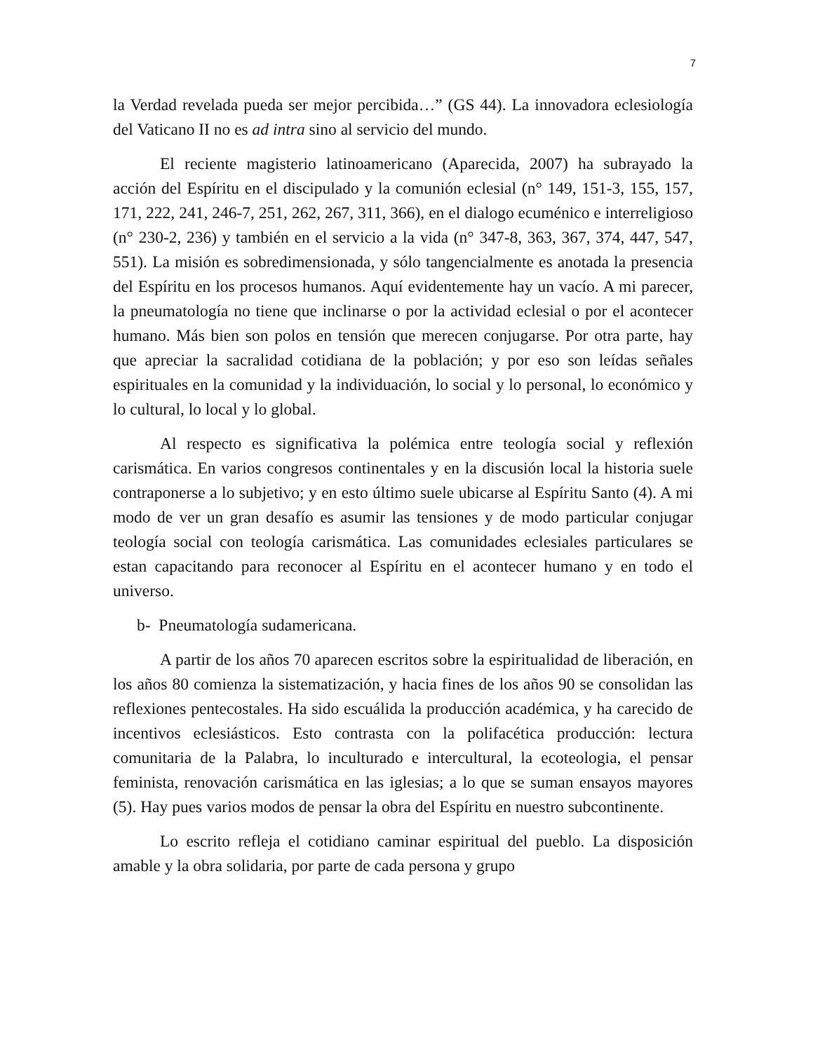7
la Verdad revelada pueda ser mejor percibida…” (GS 44). La innovadora eclesiología del Vaticano II no es ad intra sino al servicio del mundo.
El reciente magisterio latinoamericano (Aparecida, 2007) ha subrayado la acción del Espíritu en el discipulado y la comunión eclesial (n° 149, 151-3, 155, 157, 171, 222, 241, 246-7, 251, 262, 267, 311, 366), en el dialogo ecuménico e interreligioso (n° 230-2, 236) y también en el servicio a la vida (n° 347-8, 363, 367, 374, 447, 547, 551). La misión es sobredimensionada, y sólo tangencialmente es anotada la presencia del Espíritu en los procesos humanos. Aquí evidentemente hay un vacío. A mi parecer, la pneumatología no tiene que inclinarse o por la actividad eclesial o por el acontecer humano. Más bien son polos en tensión que merecen conjugarse. Por otra parte, hay que apreciar la sacralidad cotidiana de la población; y por eso son leídas señales espirituales en la comunidad y la individuación, lo social y lo personal, lo económico y lo cultural, lo local y lo global.
Al respecto es significativa la polémica entre teología social y reflexión carismática. En varios congresos continentales y en la discusión local la historia suele contraponerse a lo subjetivo; y en esto último suele ubicarse al Espíritu Santo (4). A mi modo de ver un gran desafío es asumir las tensiones y de modo particular conjugar teología social con teología carismática. Las comunidades eclesiales particulares se estan capacitando para reconocer al Espíritu en el acontecer humano y en todo el universo.
b- Pneumatología sudamericana.
A partir de los años 70 aparecen escritos sobre la espiritualidad de liberación, en los años 80 comienza la sistematización, y hacia fines de los años 90 se consolidan las reflexiones pentecostales. Ha sido escuálida la producción académica, y ha carecido de incentivos eclesiásticos. Esto contrasta con la polifacética producción: lectura comunitaria de la Palabra, lo inculturado e intercultural, la ecoteologia, el pensar feminista, renovación carismática en las iglesias; a lo que se suman ensayos mayores (5). Hay pues varios modos de pensar la obra del Espíritu en nuestro subcontinente.
Lo escrito refleja el cotidiano caminar espiritual del pueblo. La disposición amable y la obra solidaria, por parte de cada persona y grupo